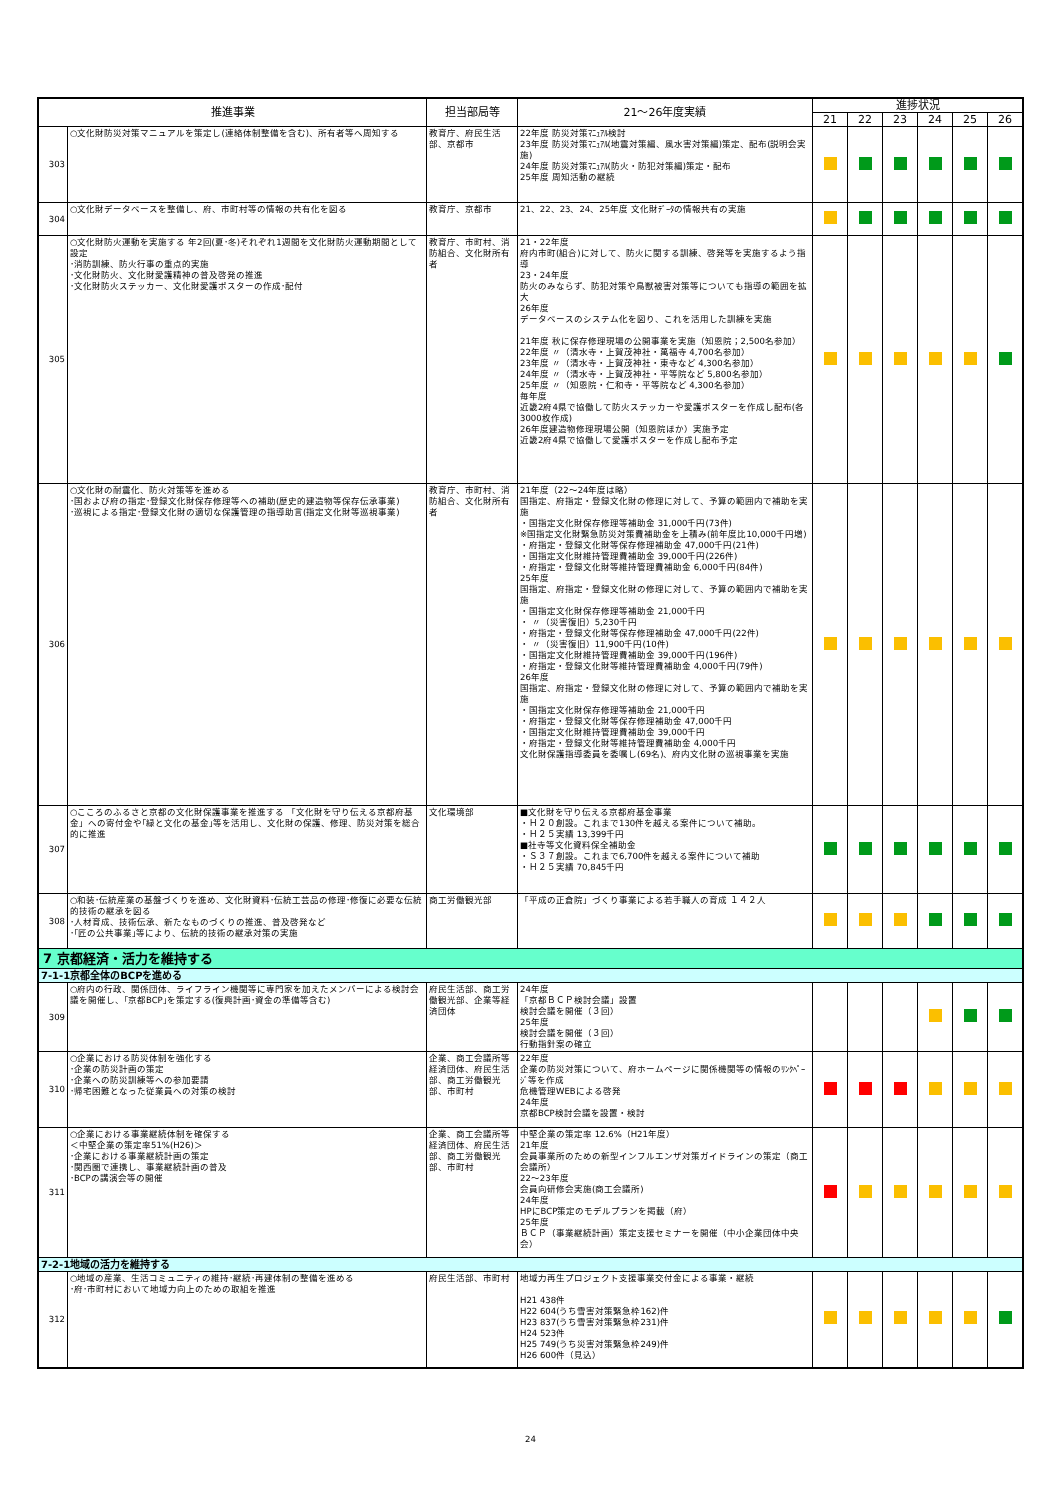| 推進事業 | | 担当部局等 | 21～26年度実績 | 進捗状況 | | | | | |
| --- | --- | --- | --- | --- | --- | --- | --- | --- | --- |
| | | | | 21 | 22 | 23 | 24 | 25 | 26 |
| 303 | ○文化財防災対策マニュアルを策定し(連絡体制整備を含む)、所有者等へ周知する | 教育庁、府民生活部、京都市 | 22年度 防災対策ﾏﾆｭｱﾙ検討 23年度 防災対策ﾏﾆｭｱﾙ(地震対策編、風水害対策編)策定、配布(説明会実施) 24年度 防災対策ﾏﾆｭｱﾙ(防火・防犯対策編)策定・配布 25年度 周知活動の継続 | | | | | | |
| 304 | ○文化財データベースを整備し、府、市町村等の情報の共有化を図る | 教育庁、京都市 | 21、22、23、24、25年度 文化財ﾃﾞｰﾀの情報共有の実施 | | | | | | |
| 305 | ○文化財防火運動を実施する 年2回(夏･冬)それぞれ1週間を文化財防火運動期間として設定 ･消防訓練、防火行事の重点的実施 ･文化財防火、文化財愛護精神の普及啓発の推進 ･文化財防火ステッカー、文化財愛護ポスターの作成･配付 | 教育庁、市町村、消防組合、文化財所有者 | 21・22年度 府内市町(組合)に対して、防火に関する訓練、啓発等を実施するよう指導 23・24年度 防火のみならず、防犯対策や鳥獣被害対策等についても指導の範囲を拡大 26年度 データベースのシステム化を図り、これを活用した訓練を実施 21年度 秋に保存修理現場の公開事業を実施（知恩院；2,500名参加） 22年度 〃（清水寺・上賀茂神社・萬福寺 4,700名参加） 23年度 〃（清水寺・上賀茂神社・東寺など 4,300名参加） 24年度 〃（清水寺・上賀茂神社・平等院など 5,800名参加） 25年度 〃（知恩院・仁和寺・平等院など 4,300名参加） 毎年度 近畿2府4県で協働して防火ステッカーや愛護ポスターを作成し配布(各3000枚作成) 26年度建造物修理現場公開（知恩院ほか）実施予定 近畿2府4県で協働して愛護ポスターを作成し配布予定 | | | | | | |
| 306 | ○文化財の耐震化、防火対策等を進める ･国および府の指定･登録文化財保存修理等への補助(歴史的建造物等保存伝承事業) ･巡視による指定･登録文化財の適切な保護管理の指導助言(指定文化財等巡視事業) | 教育庁、市町村、消防組合、文化財所有者 | 21年度（22～24年度は略） 国指定、府指定・登録文化財の修理に対して、予算の範囲内で補助を実施 ・国指定文化財保存修理等補助金 31,000千円(73件) ※国指定文化財緊急防災対策費補助金を上積み(前年度比10,000千円増) ・府指定・登録文化財等保存修理補助金 47,000千円(21件) ・国指定文化財維持管理費補助金 39,000千円(226件) ・府指定・登録文化財等維持管理費補助金 6,000千円(84件) 25年度 国指定、府指定・登録文化財の修理に対して、予算の範囲内で補助を実施 ・国指定文化財保存修理等補助金 21,000千円 ・ 〃（災害復旧）5,230千円 ・府指定・登録文化財等保存修理補助金 47,000千円(22件) ・ 〃（災害復旧）11,900千円(10件) ・国指定文化財維持管理費補助金 39,000千円(196件) ・府指定・登録文化財等維持管理費補助金 4,000千円(79件) 26年度 国指定、府指定・登録文化財の修理に対して、予算の範囲内で補助を実施 ・国指定文化財保存修理等補助金 21,000千円 ・府指定・登録文化財等保存修理補助金 47,000千円 ・国指定文化財維持管理費補助金 39,000千円 ・府指定・登録文化財等維持管理費補助金 4,000千円 文化財保護指導委員を委嘱し(69名)、府内文化財の巡視事業を実施 | | | | | | |
| 307 | ○こころのふるさと京都の文化財保護事業を推進する 「文化財を守り伝える京都府基金」への寄付金や｢緑と文化の基金｣等を活用し、文化財の保護、修理、防災対策を総合的に推進 | 文化環境部 | ■文化財を守り伝える京都府基金事業 ・Ｈ２０創設。これまで130件を越える案件について補助。 ・Ｈ２５実績 13,399千円 ■社寺等文化資料保全補助金 ・Ｓ３７創設。これまで6,700件を越える案件について補助 ・Ｈ２５実績 70,845千円 | | | | | | |
| 308 | ○和装･伝統産業の基盤づくりを進め、文化財資料･伝統工芸品の修理･修復に必要な伝統的技術の継承を図る ･人材育成、技術伝承、新たなものづくりの推進、普及啓発など ･｢匠の公共事業｣等により、伝統的技術の継承対策の実施 | 商工労働観光部 | 「平成の正倉院」づくり事業による若手職人の育成 １４２人 | | | | | | |
| 7 京都経済・活力を維持する | | | | | | | | | |
| 7-1-1京都全体のBCPを進める | | | | | | | | | |
| 309 | ○府内の行政、関係団体、ライフライン機関等に専門家を加えたメンバーによる検討会議を開催し、｢京都BCP｣を策定する(復興計画･資金の準備等含む) | 府民生活部、商工労働観光部、企業等経済団体 | 24年度 「京都ＢＣＰ検討会議」設置 検討会議を開催（３回） 25年度 検討会議を開催（３回） 行動指針案の確立 | | | | | | |
| 310 | ○企業における防災体制を強化する ･企業の防災計画の策定 ･企業への防災訓練等への参加要請 ･帰宅困難となった従業員への対策の検討 | 企業、商工会議所等経済団体、府民生活部、商工労働観光部、市町村 | 22年度 企業の防災対策について、府ホームページに関係機関等の情報のﾘﾝｸﾍﾟｰｼﾞ等を作成 危機管理WEBによる啓発 24年度 京都BCP検討会議を設置・検討 | | | | | | |
| 311 | ○企業における事業継続体制を確保する ＜中堅企業の策定率51%(H26)＞ ･企業における事業継続計画の策定 ･関西圏で連携し、事業継続計画の普及 ･BCPの講演会等の開催 | 企業、商工会議所等経済団体、府民生活部、商工労働観光部、市町村 | 中堅企業の策定率 12.6%（H21年度） 21年度 会員事業所のための新型インフルエンザ対策ガイドラインの策定（商工会議所） 22～23年度 会員向研修会実施(商工会議所) 24年度 HPにBCP策定のモデルプランを掲載（府） 25年度 ＢＣＰ（事業継続計画）策定支援セミナーを開催（中小企業団体中央会） | | | | | | |
| 7-2-1地域の活力を維持する | | | | | | | | | |
| 312 | ○地域の産業、生活コミュニティの維持･継続･再建体制の整備を進める ･府･市町村において地域力向上のための取組を推進 | 府民生活部、市町村 | 地域力再生プロジェクト支援事業交付金による事業・継続 H21 438件 H22 604(うち雪害対策緊急枠162)件 H23 837(うち雪害対策緊急枠231)件 H24 523件 H25 749(うち災害対策緊急枠249)件 H26 600件（見込） | | | | | | |
24